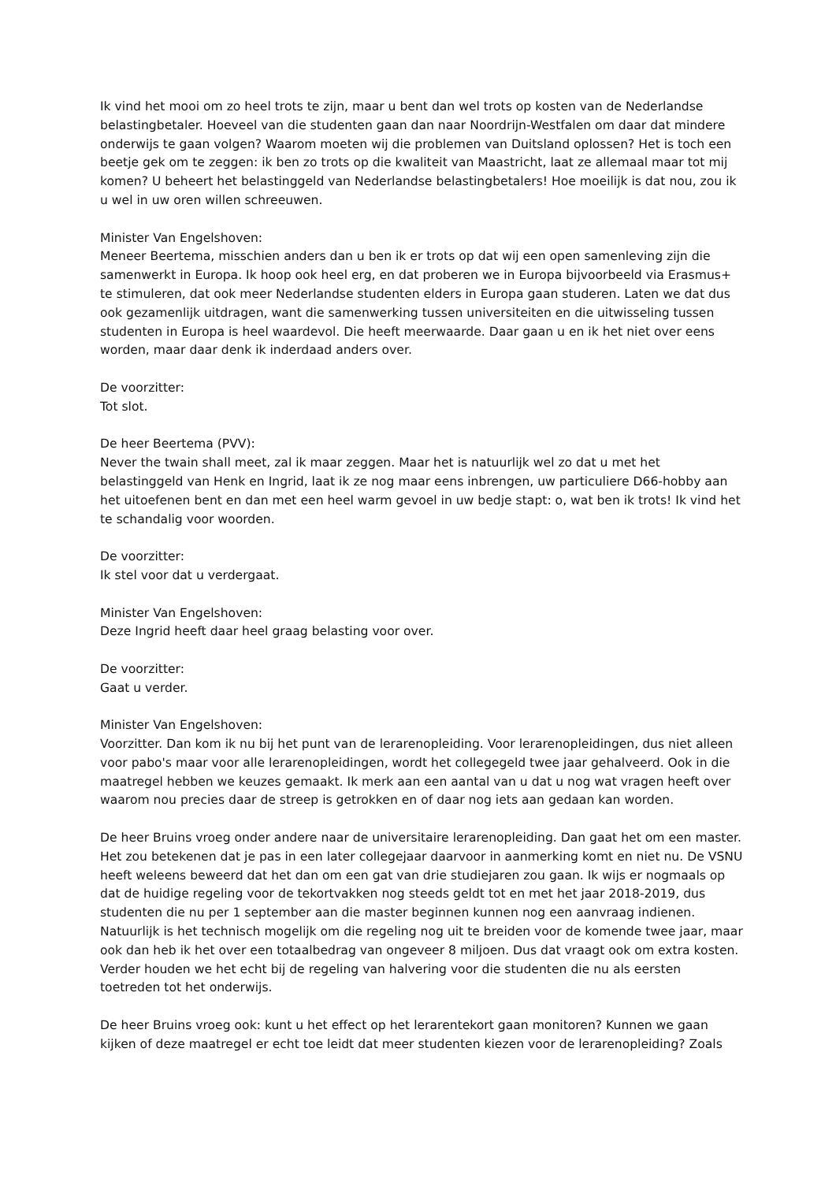Ik vind het mooi om zo heel trots te zijn, maar u bent dan wel trots op kosten van de Nederlandse belastingbetaler. Hoeveel van die studenten gaan dan naar Noordrijn-Westfalen om daar dat mindere onderwijs te gaan volgen? Waarom moeten wij die problemen van Duitsland oplossen? Het is toch een beetje gek om te zeggen: ik ben zo trots op die kwaliteit van Maastricht, laat ze allemaal maar tot mij komen? U beheert het belastinggeld van Nederlandse belastingbetalers! Hoe moeilijk is dat nou, zou ik u wel in uw oren willen schreeuwen.
Minister Van Engelshoven:
Meneer Beertema, misschien anders dan u ben ik er trots op dat wij een open samenleving zijn die samenwerkt in Europa. Ik hoop ook heel erg, en dat proberen we in Europa bijvoorbeeld via Erasmus+ te stimuleren, dat ook meer Nederlandse studenten elders in Europa gaan studeren. Laten we dat dus ook gezamenlijk uitdragen, want die samenwerking tussen universiteiten en die uitwisseling tussen studenten in Europa is heel waardevol. Die heeft meerwaarde. Daar gaan u en ik het niet over eens worden, maar daar denk ik inderdaad anders over.
De voorzitter:
Tot slot.
De heer Beertema (PVV):
Never the twain shall meet, zal ik maar zeggen. Maar het is natuurlijk wel zo dat u met het belastinggeld van Henk en Ingrid, laat ik ze nog maar eens inbrengen, uw particuliere D66-hobby aan het uitoefenen bent en dan met een heel warm gevoel in uw bedje stapt: o, wat ben ik trots! Ik vind het te schandalig voor woorden.
De voorzitter:
Ik stel voor dat u verdergaat.
Minister Van Engelshoven:
Deze Ingrid heeft daar heel graag belasting voor over.
De voorzitter:
Gaat u verder.
Minister Van Engelshoven:
Voorzitter. Dan kom ik nu bij het punt van de lerarenopleiding. Voor lerarenopleidingen, dus niet alleen voor pabo's maar voor alle lerarenopleidingen, wordt het collegegeld twee jaar gehalveerd. Ook in die maatregel hebben we keuzes gemaakt. Ik merk aan een aantal van u dat u nog wat vragen heeft over waarom nou precies daar de streep is getrokken en of daar nog iets aan gedaan kan worden.
De heer Bruins vroeg onder andere naar de universitaire lerarenopleiding. Dan gaat het om een master. Het zou betekenen dat je pas in een later collegejaar daarvoor in aanmerking komt en niet nu. De VSNU heeft weleens beweerd dat het dan om een gat van drie studiejaren zou gaan. Ik wijs er nogmaals op dat de huidige regeling voor de tekortvakken nog steeds geldt tot en met het jaar 2018-2019, dus studenten die nu per 1 september aan die master beginnen kunnen nog een aanvraag indienen. Natuurlijk is het technisch mogelijk om die regeling nog uit te breiden voor de komende twee jaar, maar ook dan heb ik het over een totaalbedrag van ongeveer 8 miljoen. Dus dat vraagt ook om extra kosten. Verder houden we het echt bij de regeling van halvering voor die studenten die nu als eersten toetreden tot het onderwijs.
De heer Bruins vroeg ook: kunt u het effect op het lerarentekort gaan monitoren? Kunnen we gaan kijken of deze maatregel er echt toe leidt dat meer studenten kiezen voor de lerarenopleiding? Zoals